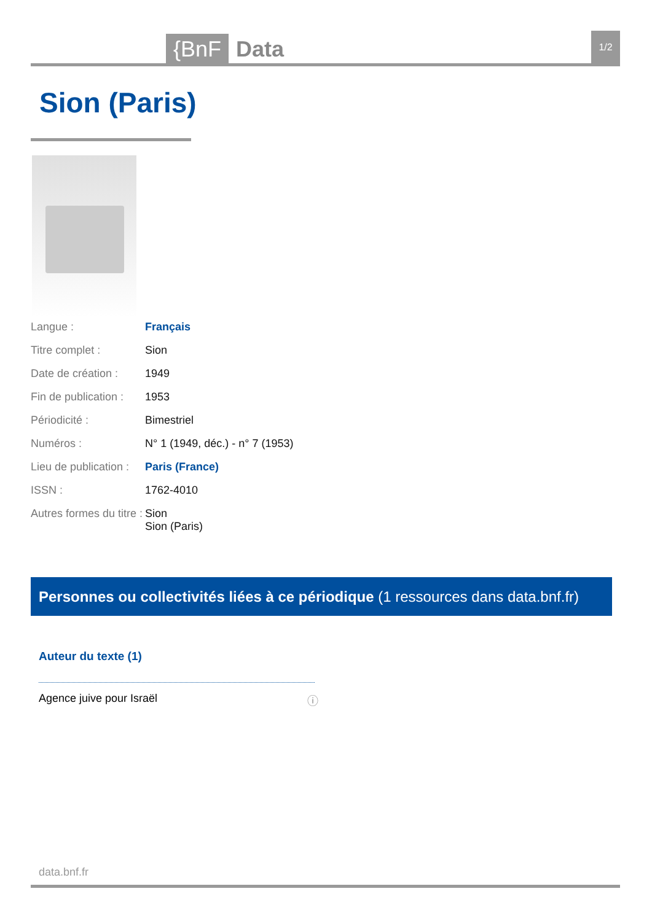{BnF Data 1/2
Sion (Paris)
Langue : Français
Titre complet : Sion
Date de création : 1949
Fin de publication : 1953
Périodicité : Bimestriel
Numéros : N° 1 (1949, déc.) - n° 7 (1953)
Lieu de publication : Paris (France)
ISSN : 1762-4010
Autres formes du titre : Sion
Sion (Paris)
Personnes ou collectivités liées à ce périodique (1 ressources dans data.bnf.fr)
Auteur du texte (1)
Agence juive pour Israël ⓘ
data.bnf.fr